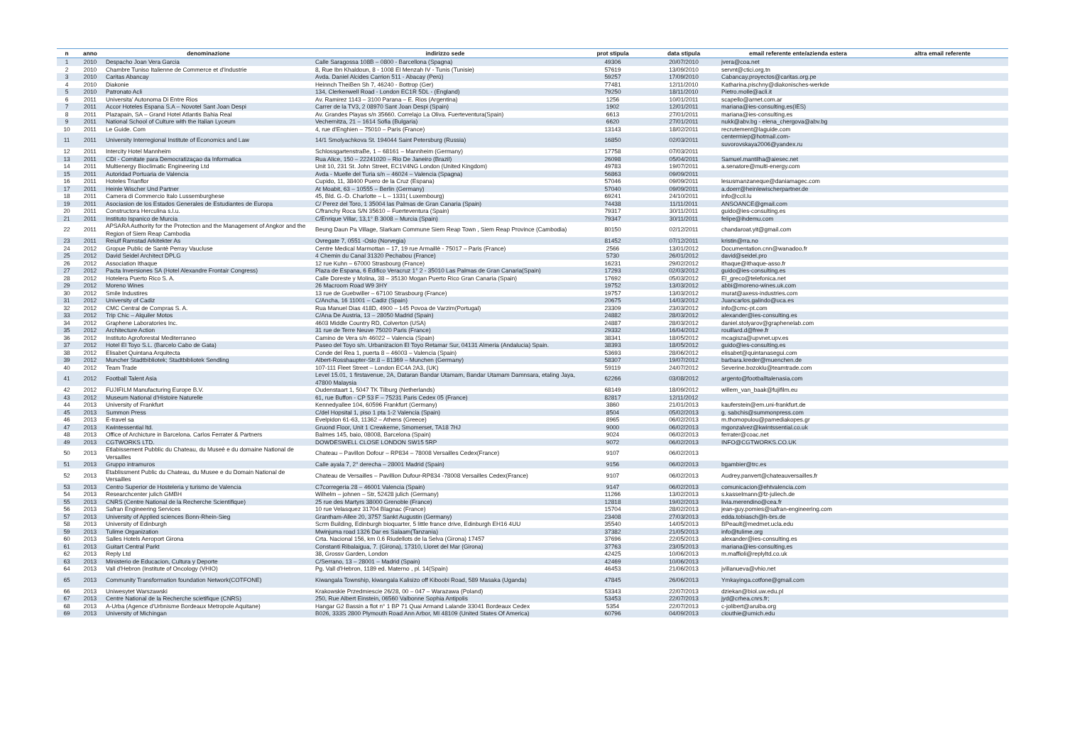| n | anno | denominazione | indirizzo sede | prot stipula | data stipula | email referente ente/azienda estera | altra email referente |
| --- | --- | --- | --- | --- | --- | --- | --- |
| 1 | 2010 | Despacho Joan Vera Garcia | Calle Saragossa 108B – 0800 - Barcellona (Spagna) | 49306 | 20/07/2010 | jvera@coa.net | |
| 2 | 2010 | Chambre Tuniso Italienne de Commerce et d'Industrie | 8, Rue Ibn Khaldoun, 8 - 1008 El Menzah IV - Tunis (Tunisie) | 57619 | 13/09/2010 | servnt@ctici.org.tn | |
| 3 | 2010 | Caritas Abancay | Avda. Daniel Alcides Carrion 511 - Abacay (Perù) | 59257 | 17/09/2010 | Cabancay.proyectos@caritas.org.pe | |
| 4 | 2010 | Diakonie | Heinnch TheiBen Sh 7, 46240 - Bottrop (Ger) | 77481 | 12/11/2010 | Katharina.pischny@diakonisches-werkde | |
| 5 | 2010 | Patronato Acli | 134, Clerkenwell Road - London EC1R 5DL - (England) | 79250 | 18/11/2010 | Pietro.molle@acli.it | |
| 6 | 2011 | Universita' Autonoma Di Entre Rios | Av. Ramirez 1143 – 3100 Parana – E. Rios (Argentina) | 1256 | 10/01/2011 | scapello@arnet.com.ar | |
| 7 | 2011 | Accor Hoteles Espana S.A – Novotel Sant Joan Despi | Carrer de la TV3, 2 08970 Sant Joan Despi (Spain) | 1902 | 12/01/2011 | mariana@ies-consulting.es(IES) | |
| 8 | 2011 | Plazapain, SA – Grand Hotel Atlantis Bahia Real | Av. Grandes Playas s/n 35660. Correlajo La Oliva. Fuerteventura(Spain) | 6613 | 27/01/2011 | mariana@ies-consulting.es | |
| 9 | 2011 | National School of Culture with the Italian Lyceum | Vechernitza, 21 – 1614 Sofia (Bulgaria) | 6620 | 27/01/2011 | nukk@abv.bg - elena_chergova@abv.bg | |
| 10 | 2011 | Le Guide. Com | 4, rue d'Enghien – 75010 – Paris (France) | 13143 | 18/02/2011 | recrutement@laguide.com | |
| 11 | 2011 | University Interregional Institute of Economics and Law | 14/1 Smolyachkova St. 194044 Saint Petersburg (Russia) | 16850 | 02/03/2011 | centermiep@hotmail.com- suvorovskaya2006@yandex.ru | |
| 12 | 2011 | Intercity Hotel Mannheim | SchlossgartenstraBe, 1 – 68161 – Mannheim (Germany) | 17758 | 07/03/2011 | | |
| 13 | 2011 | CDI - Comitate para Democratizaçao da Informatica | Rua Alice, 150 – 22241020 – Rio De Janeiro (Brazil) | 26098 | 05/04/2011 | Samuel.mantilha@aiesec.net | |
| 14 | 2011 | Multienergy Bioclimatic Engineering Ltd | Unit 10, 231 St. John Street, EC1V4NG London (United Kingdom) | 49783 | 19/07/2011 | a.senatore@multi-energy.com | |
| 15 | 2011 | Autoridad Portuaria de Valencia | Avda - Muelle del Turia s/n – 46024 – Valencia (Spagna) | 56863 | 09/09/2011 | | |
| 16 | 2011 | Hoteles Trianflor | Cupido, 11, 38400 Puero de la Cruz (Espana) | 57046 | 09/09/2011 | lesusmanzaneque@daniamagec.com | |
| 17 | 2011 | Heinle Wischer Und Partner | At Moabit, 63 – 10555 – Berlin (Germany) | 57040 | 09/09/2011 | a.doerr@heinlewischerpartner.de | |
| 18 | 2011 | Camera di Commercio Italo Lussemburghese | 45, Bld. G.-D. Charlotte – L – 1331( Luxembourg) | 69241 | 24/10/2011 | info@ccil.lu | |
| 19 | 2011 | Asociasion de los Estados Generales de Estudiantes de Europa | C/ Perez del Toro, 1 35004 las Palmas de Gran Canaria (Spain) | 74438 | 11/11/2011 | ANSOANCE@gmail.com | |
| 20 | 2011 | Constructora Herculina s.l.u. | C/franchy Roca S/N 35610 – Fuerteventura (Spain) | 79317 | 30/11/2011 | guido@ies-consulting.es | |
| 21 | 2011 | Instituto Ispanico de Murcia | C/Enrique Villar, 13,1° B 3008 – Murcia (Spain) | 79347 | 30/11/2011 | felipe@ihdemu.com | |
| 22 | 2011 | APSARA Authority for the Protection and the Management of Angkor and the Region of Siem Reap Cambodia | Beung Daun Pa Village, Slarkam Commune Siem Reap Town , Siem Reap Province (Cambodia) | 80150 | 02/12/2011 | chandaroat.yit@gmail.com | |
| 23 | 2011 | Reiulf Ramstad Arkitekter As | Ovregate 7, 0551 -Oslo (Norvegia) | 81452 | 07/12/2011 | kristin@rra.no | |
| 24 | 2012 | Gropue Public de Santè Perray Vaucluse | Centre Medical Marmottan – 17, 19 rue Armaillè - 75017 – Paris (France) | 2566 | 13/01/2012 | Documentation.cnn@wanadoo.fr | |
| 25 | 2012 | David Seidel Architect DPLG | 4 Chemin du Canal 31320 Pechabou (France) | 5730 | 26/01/2012 | david@seidel.pro | |
| 26 | 2012 | Association Ithaque | 12 rue Kuhn – 67000 Strasbourg (France) | 16231 | 29/02/2012 | ithaque@ithaque-asso.fr | |
| 27 | 2012 | Pacta Inversiones SA (Hotel Alexandre Frontair Congress) | Plaza de Espana, 6 Edifico Veracruz 1° 2 - 35010 Las Palmas de Gran Canaria(Spain) | 17293 | 02/03/2012 | guido@ies-consulting.es | |
| 28 | 2012 | Hotelera Puerto Rico S. A. | Calle Doreste y Molina, 38 – 35130 Mogan Puerto Rico Gran Canaria (Spain) | 17692 | 05/03/2012 | El_greco@telefonica.net | |
| 29 | 2012 | Moreno Wines | 26 Macroom Road W9 3HY | 19752 | 13/03/2012 | abbi@moreno-wines.uk.com | |
| 30 | 2012 | Smile Industires | 13 rue de Guebwiller – 67100 Strasbourg (France) | 19757 | 13/03/2012 | murat@axess-industries.com | |
| 31 | 2012 | University of Cadiz | C/Ancha, 16 11001 – Cadiz (Spain) | 20675 | 14/03/2012 | Juancarlos.galindo@uca.es | |
| 32 | 2012 | CMC Central de Compras S. A. | Rua Manuel Dias 418D, 4900 – 145 Povoa de Varzim(Portugal) | 23309 | 23/03/2012 | info@cmc-pt.com | |
| 33 | 2012 | Trip Chic – Alquiler Motos | C/Ana De Austria, 13 – 28050 Madrid (Spain) | 24882 | 28/03/2012 | alexander@ies-consulting.es | |
| 34 | 2012 | Graphene Laboratories Inc. | 4603 Middle Country RD, Colverton (USA) | 24887 | 28/03/2012 | daniel.stolyarov@graphenelab.com | |
| 35 | 2012 | Architecture Action | 31 rue de Terre Neuve 75020 Paris (France) | 29332 | 16/04/2012 | rouillard.d@free.fr | |
| 36 | 2012 | Instituto Agroforestal Mediterraneo | Camino de Vera s/n 46022 – Valencia (Spain) | 38341 | 18/05/2012 | mcagisza@upvnet.upv.es | |
| 37 | 2012 | Hotel El Toyo S.L. (Barcelo Cabo de Gata) | Paseo del Toyo s/n. Urbanizacion El Toyo Retamar Sur, 04131 Almeria (Andalucia) Spain. | 38393 | 18/05/2012 | guido@ies-consulting.es | |
| 38 | 2012 | Elisabet Quintana Arquitecta | Conde del Rea 1, puerta 8 – 46003 – Valencia (Spain) | 53693 | 28/06/2012 | elisabet@quintanasegui.com | |
| 39 | 2012 | Muncher Stadtbibliotek; Stadtbibliotek Sendling | Albert-Rosshaupter-Str.8 – 81369 – Munchen (Germany) | 58307 | 19/07/2012 | barbara.kreder@muenchen.de | |
| 40 | 2012 | Team Trade | 107-111 Fleet Street – London EC4A 2A3, (UK) | 59119 | 24/07/2012 | Severine.bozoklu@teamtrade.com | |
| 41 | 2012 | Football Talent Asia | Level 15.01, 1 firstavenue, 2A, Dataran Bandar Utamam, Bandar Utamam Damnsara, etaling Jaya, 47800 Malaysia | 62266 | 03/08/2012 | argento@footballtalenasia.com | |
| 42 | 2012 | FUJIFILM Manufacturing Europe B.V. | Oudenstaart 1, 5047 TK Tilburg (Netherlands) | 68149 | 18/09/2012 | willem_van_baak@fujifilm.eu | |
| 43 | 2012 | Museum National d'Histoire Naturelle | 61, rue Buffon - CP 53 F – 75231 Paris Cedex 05 (France) | 82817 | 12/11/2012 | | |
| 44 | 2013 | University of Frankfurt | Kennedyallee 104, 60596 Frankfurt (Germany) | 3860 | 21/01/2013 | kauferstein@em.uni-frankfurt.de | |
| 45 | 2013 | Summon Press | C/del Hopsital 1, piso 1 pta 1-2 Valencia (Spain) | 8504 | 05/02/2013 | g. sabchis@summonpress.com | |
| 46 | 2013 | E-travel sa | Evelpidon 61-63, 11362 – Athens (Greece) | 8965 | 06/02/2013 | m.thomopulou@pamediakopes.gr | |
| 47 | 2013 | Kwintessential ltd. | Gruond Floor, Unit 1 Crewkerne, Smomerset, TA18 7HJ | 9000 | 06/02/2013 | mgonzalvez@kwintssential.co.uk | |
| 48 | 2013 | Office of Archicture in Barcelona. Carlos Ferrater & Partners | Balmes 145, baio, 08008, Barcelona (Spain) | 9024 | 06/02/2013 | ferrater@coac.net | |
| 49 | 2013 | CGTWORKS LTD. | DOWDESWELL CLOSE LONDON SW15 5RP | 9072 | 06/02/2013 | INFO@CGTWORKS.CO.UK | |
| 50 | 2013 | Etlabissement Pubblic du Chateau, du Museè e du domaine National de Versailles | Chateau – Pavillon Dofour – RP834 – 78008 Versailles Cedex(France) | 9107 | 06/02/2013 | | |
| 51 | 2013 | Gruppo intramuros | Calle ayala 7, 2° derecha – 28001 Madrid (Spain) | 9156 | 06/02/2013 | bgambier@trc.es | |
| 52 | 2013 | Etablissment Public du Chateau, du Musee e du Domain National de Versailles | Chateau de Versailles – Pavillion Dufour-RP834 -78008 Versailles Cedex(France) | 9107 | 06/02/2013 | Audrey.panvert@chateauversailles.fr | |
| 53 | 2013 | Centro Superior de Hosteleria y turismo de Valencia | C7corregeria 28 – 46001 Valencia (Spain) | 9147 | 06/02/2013 | comunicacion@ehtvalencia.com | |
| 54 | 2013 | Researchcenter julich GMBH | Wilhelm – johnen – Str, 52428 julich (Germany) | 11266 | 13/02/2013 | s.kasselmann@fz-juliech.de | |
| 55 | 2013 | CNRS (Centre National de la Recherche Scientifique) | 25 rue des Martyrs 38000 Grenoble (France) | 12818 | 19/02/2013 | livia.merendino@cea.fr | |
| 56 | 2013 | Safran Engineering Services | 10 rue Velasquez 31704 Blagnac (France) | 15704 | 28/02/2013 | jean-guy.pomies@safran-engineering.com | |
| 57 | 2013 | University of Applied sciences Bonn-Rhein-Sieg | Grantham-Allee 20, 3757 Sankt Augustin (Germany) | 23408 | 27/03/2013 | edda.tobiasch@h-brs.de | |
| 58 | 2013 | University of Edinburgh | Scrm Building, Edinburgh bioquarter, 5 little france drive, Edinburgh EH16 4UU | 35540 | 14/05/2013 | BPeault@medmet.ucla.edu | |
| 59 | 2013 | Tulime Organization | Mwinjuma road 1326 Dar es Salaam(Tanzania) | 37382 | 21/05/2013 | info@tulime.org | |
| 60 | 2013 | Salles Hotels Aeroport Girona | Crta. Nacional 156, km 0.6 Riudellots de la Selva (Girona) 17457 | 37696 | 22/05/2013 | alexander@ies-consulting.es | |
| 61 | 2013 | Guitart Central Parkt | Constanti Ribalaigua, 7. (Girona), 17310, Lloret del Mar (Girona) | 37763 | 23/05/2013 | mariana@ies-consulting.es | |
| 62 | 2013 | Reply Ltd | 38, Grossv Garden, London | 42425 | 10/06/2013 | m.maffioli@replyltd.co.uk | |
| 63 | 2013 | Ministerio de Educacion, Cultura y Deporte | C/Serrano, 13 – 28001 – Madrid (Spain) | 42469 | 10/06/2013 | | |
| 64 | 2013 | Vall d'Hebron (Institute of Oncology (VHIO) | Pg. Vall d'Hebron, 1189 ed. Materno , pl. 14(Spain) | 46453 | 21/06/2013 | jvillanueva@vhio.net | |
| 65 | 2013 | Community Transformation foundation Network(COTFONE) | Kiwangala Township, kiwangala Kalisizo off Kiboobi Road, 589 Masaka (Uganda) | 47845 | 26/06/2013 | Ymkayinga.cotfone@gmail.com | |
| 66 | 2013 | Uniwesytet Warszawski | Krakowskie Przedmiescie 26/28, 00 – 047 – Warazawa (Poland) | 53343 | 22/07/2013 | dziekan@biol.uw.edu.pl | |
| 67 | 2013 | Centre National de la Recherche scietifique (CNRS) | 250, Rue Albert Einstein, 06560 Valbonne Sophia Antipolis | 53453 | 22/07/2013 | jyd@crhea.cnrs.fr; | |
| 68 | 2013 | A-Urba (Agence d'Urbnisme Bordeaux Metropole Aquitane) | Hangar G2 Bassin a flot n° 1 BP 71 Quai Armand Lalande 33041 Bordeaux Cedex | 5354 | 22/07/2013 | c-jolibert@aruiba.org | |
| 69 | 2013 | University of Michingan | B026, 333S 2800 Plymouth Road Ann Arbor, MI 48109 (United States Of America) | 60796 | 04/09/2013 | clouthie@umich.edu | |